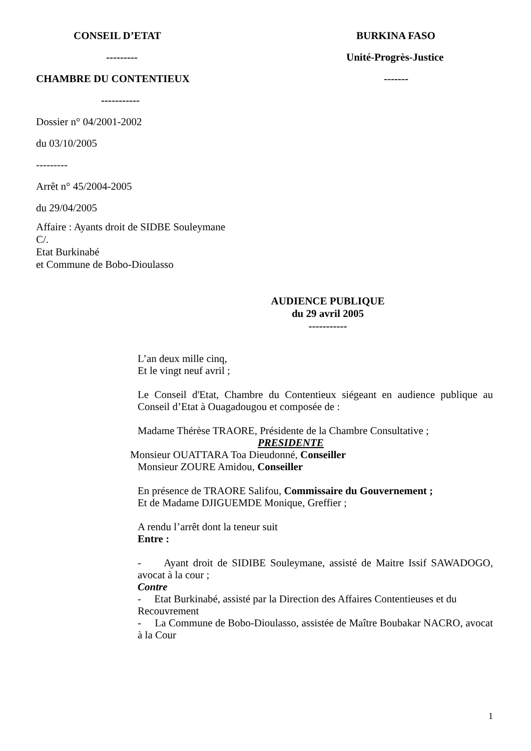CONSEIL D’ETAT
---------
CHAMBRE DU CONTENTIEUX
-----------
BURKINA FASO
Unité-Progrès-Justice
-------
Dossier n° 04/2001-2002
du 03/10/2005
---------
Arrêt n° 45/2004-2005
du 29/04/2005
Affaire : Ayants droit de SIDBE Souleymane
C/.
Etat Burkinabé
et Commune de Bobo-Dioulasso
AUDIENCE PUBLIQUE
du 29 avril 2005
-----------
L’an deux mille cinq,
Et le vingt neuf avril ;
Le Conseil d'Etat, Chambre du Contentieux siégeant en audience publique au Conseil d’Etat à Ouagadougou et composée de :
Madame Thérèse TRAORE, Présidente de la Chambre Consultative ;
PRESIDENTE
Monsieur OUATTARA Toa Dieudonné, Conseiller
Monsieur ZOURE Amidou, Conseiller
En présence de TRAORE Salifou, Commissaire du Gouvernement ;
Et de Madame DJIGUEMDE Monique, Greffier ;
A rendu l’arrêt dont la teneur suit
Entre :
- Ayant droit de SIDIBE Souleymane, assisté de Maitre Issif SAWADOGO, avocat à la cour ;
Contre
- Etat Burkinabé, assisté par la Direction des Affaires Contentieuses et du Recouvrement
- La Commune de Bobo-Dioulasso, assistée de Maître Boubakar NACRO, avocat à la Cour
1